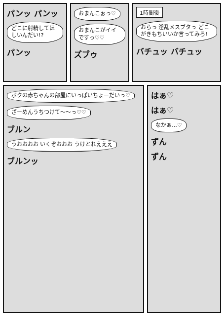パンッ パンッ
どこに射精してほしいんだい!?
パンッ
おまんこぉっ♡
おまんこがイイですっ♡♡
ズブゥ
1時間後
おらっ 淫乱メスブタっ どこがきもちいいか言ってみろ!
バチュッ バチュッ
ボクの赤ちゃんの部屋にいっぱいちょーだいっ♡
ざーめんうちつけて〜〜っ♡♡
ブルン
うおおおお いくぞおおお うけとれえええ
ブルンッ
はぁ♡
はぁ♡
なかぁ…♡
ずん
ずん